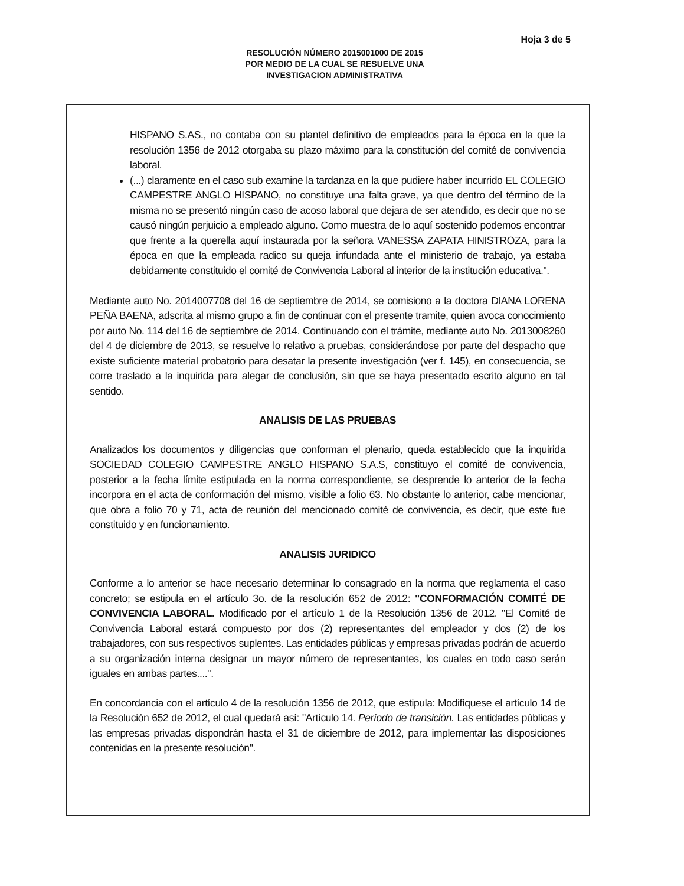Hoja 3 de 5
RESOLUCIÓN NÚMERO 2015001000 DE 2015
POR MEDIO DE LA CUAL SE RESUELVE UNA
INVESTIGACION ADMINISTRATIVA
HISPANO S.AS., no contaba con su plantel definitivo de empleados para la época en la que la resolución 1356 de 2012 otorgaba su plazo máximo para la constitución del comité de convivencia laboral.
(...) claramente en el caso sub examine la tardanza en la que pudiere haber incurrido EL COLEGIO CAMPESTRE ANGLO HISPANO, no constituye una falta grave, ya que dentro del término de la misma no se presentó ningún caso de acoso laboral que dejara de ser atendido, es decir que no se causó ningún perjuicio a empleado alguno. Como muestra de lo aquí sostenido podemos encontrar que frente a la querella aquí instaurada por la señora VANESSA ZAPATA HINISTROZA, para la época en que la empleada radico su queja infundada ante el ministerio de trabajo, ya estaba debidamente constituido el comité de Convivencia Laboral al interior de la institución educativa.".
Mediante auto No. 2014007708 del 16 de septiembre de 2014, se comisiono a la doctora DIANA LORENA PEÑA BAENA, adscrita al mismo grupo a fin de continuar con el presente tramite, quien avoca conocimiento por auto No. 114 del 16 de septiembre de 2014. Continuando con el trámite, mediante auto No. 2013008260 del 4 de diciembre de 2013, se resuelve lo relativo a pruebas, considerándose por parte del despacho que existe suficiente material probatorio para desatar la presente investigación (ver f. 145), en consecuencia, se corre traslado a la inquirida para alegar de conclusión, sin que se haya presentado escrito alguno en tal sentido.
ANALISIS DE LAS PRUEBAS
Analizados los documentos y diligencias que conforman el plenario, queda establecido que la inquirida SOCIEDAD COLEGIO CAMPESTRE ANGLO HISPANO S.A.S, constituyo el comité de convivencia, posterior a la fecha límite estipulada en la norma correspondiente, se desprende lo anterior de la fecha incorpora en el acta de conformación del mismo, visible a folio 63. No obstante lo anterior, cabe mencionar, que obra a folio 70 y 71, acta de reunión del mencionado comité de convivencia, es decir, que este fue constituido y en funcionamiento.
ANALISIS JURIDICO
Conforme a lo anterior se hace necesario determinar lo consagrado en la norma que reglamenta el caso concreto; se estipula en el artículo 3o. de la resolución 652 de 2012: "CONFORMACIÓN COMITÉ DE CONVIVENCIA LABORAL. Modificado por el artículo 1 de la Resolución 1356 de 2012. "El Comité de Convivencia Laboral estará compuesto por dos (2) representantes del empleador y dos (2) de los trabajadores, con sus respectivos suplentes. Las entidades públicas y empresas privadas podrán de acuerdo a su organización interna designar un mayor número de representantes, los cuales en todo caso serán iguales en ambas partes....".
En concordancia con el artículo 4 de la resolución 1356 de 2012, que estipula: Modifíquese el artículo 14 de la Resolución 652 de 2012, el cual quedará así: "Artículo 14. Período de transición. Las entidades públicas y las empresas privadas dispondrán hasta el 31 de diciembre de 2012, para implementar las disposiciones contenidas en la presente resolución".